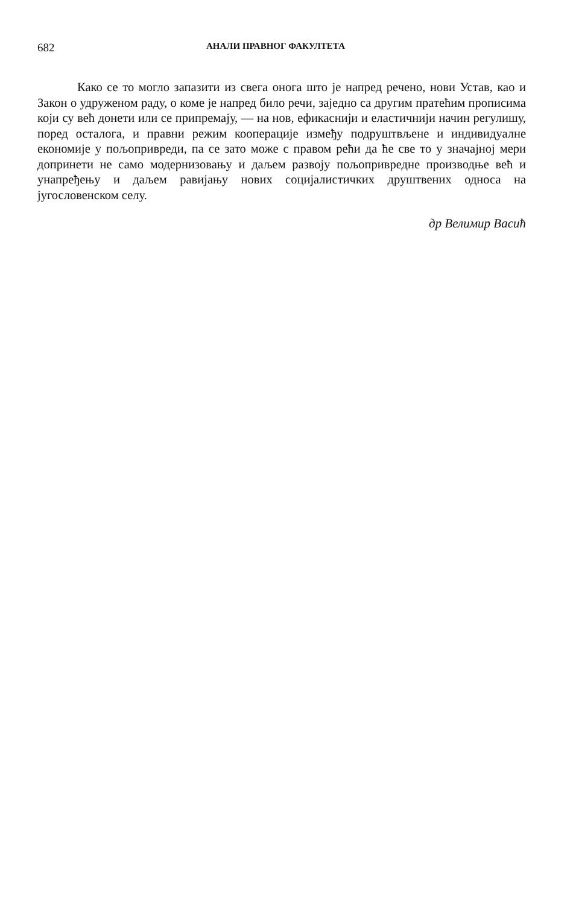682 АНАЛИ ПРАВНОГ ФАКУЛТЕТА
Како се то могло запазити из свега онога што је напред речено, нови Устав, као и Закон о удруженом раду, о коме је напред било речи, заједно са другим пратећим прописима који су већ донети или се припремају, — на нов, ефикаснији и еластичнији начин регулишу, поред осталога, и правни режим кооперације између подруштвљене и индивидуалне економије у пољопривреди, па се зато може с правом рећи да ће све то у значајној мери допринети не само модернизовању и даљем развоју пољопривредне производње већ и унапређењу и даљем равијању нових социјалистичких друштвених односа на југословенском селу.
др Велимир Васић